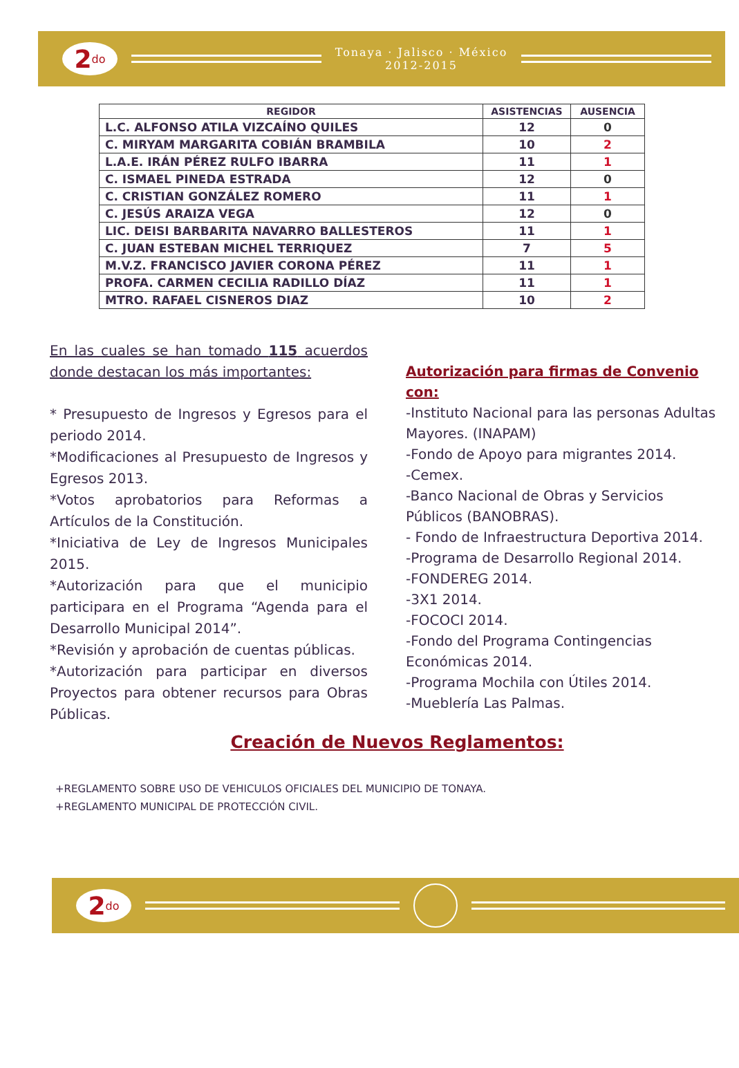2<sup>do</sup>
Tonaya · Jalisco · México
2012-2015
| REGIDOR | ASISTENCIAS | AUSENCIA |
| --- | --- | --- |
| L.C. ALFONSO ATILA VIZCAÍNO QUILES | 12 | 0 |
| C. MIRYAM MARGARITA COBIÁN BRAMBILA | 10 | 2 |
| L.A.E. IRÁN PÉREZ RULFO IBARRA | 11 | 1 |
| C. ISMAEL PINEDA ESTRADA | 12 | 0 |
| C. CRISTIAN GONZÁLEZ ROMERO | 11 | 1 |
| C. JESÚS ARAIZA VEGA | 12 | 0 |
| LIC. DEISI BARBARITA NAVARRO BALLESTEROS | 11 | 1 |
| C. JUAN ESTEBAN MICHEL TERRIQUEZ | 7 | 5 |
| M.V.Z. FRANCISCO JAVIER CORONA PÉREZ | 11 | 1 |
| PROFA. CARMEN CECILIA RADILLO DÍAZ | 11 | 1 |
| MTRO. RAFAEL CISNEROS DIAZ | 10 | 2 |
En las cuales se han tomado 115 acuerdos donde destacan los más importantes:
* Presupuesto de Ingresos y Egresos para el periodo 2014.
*Modificaciones al Presupuesto de Ingresos y Egresos 2013.
*Votos aprobatorios para Reformas a Artículos de la Constitución.
*Iniciativa de Ley de Ingresos Municipales 2015.
*Autorización para que el municipio participara en el Programa “Agenda para el Desarrollo Municipal 2014”.
*Revisión y aprobación de cuentas públicas.
*Autorización para participar en diversos Proyectos para obtener recursos para Obras Públicas.
Autorización para firmas de Convenio con:
-Instituto Nacional para las personas Adultas Mayores. (INAPAM)
-Fondo de Apoyo para migrantes 2014.
-Cemex.
-Banco Nacional de Obras y Servicios Públicos (BANOBRAS).
- Fondo de Infraestructura Deportiva 2014.
-Programa de Desarrollo Regional 2014.
-FONDEREG 2014.
-3X1 2014.
-FOCOCI 2014.
-Fondo del Programa Contingencias Económicas 2014.
-Programa Mochila con Útiles 2014.
-Mueblería Las Palmas.
Creación de Nuevos Reglamentos:
+REGLAMENTO SOBRE USO DE VEHICULOS OFICIALES DEL MUNICIPIO DE TONAYA.
+REGLAMENTO MUNICIPAL DE PROTECCIÓN CIVIL.
2<sup>do</sup>